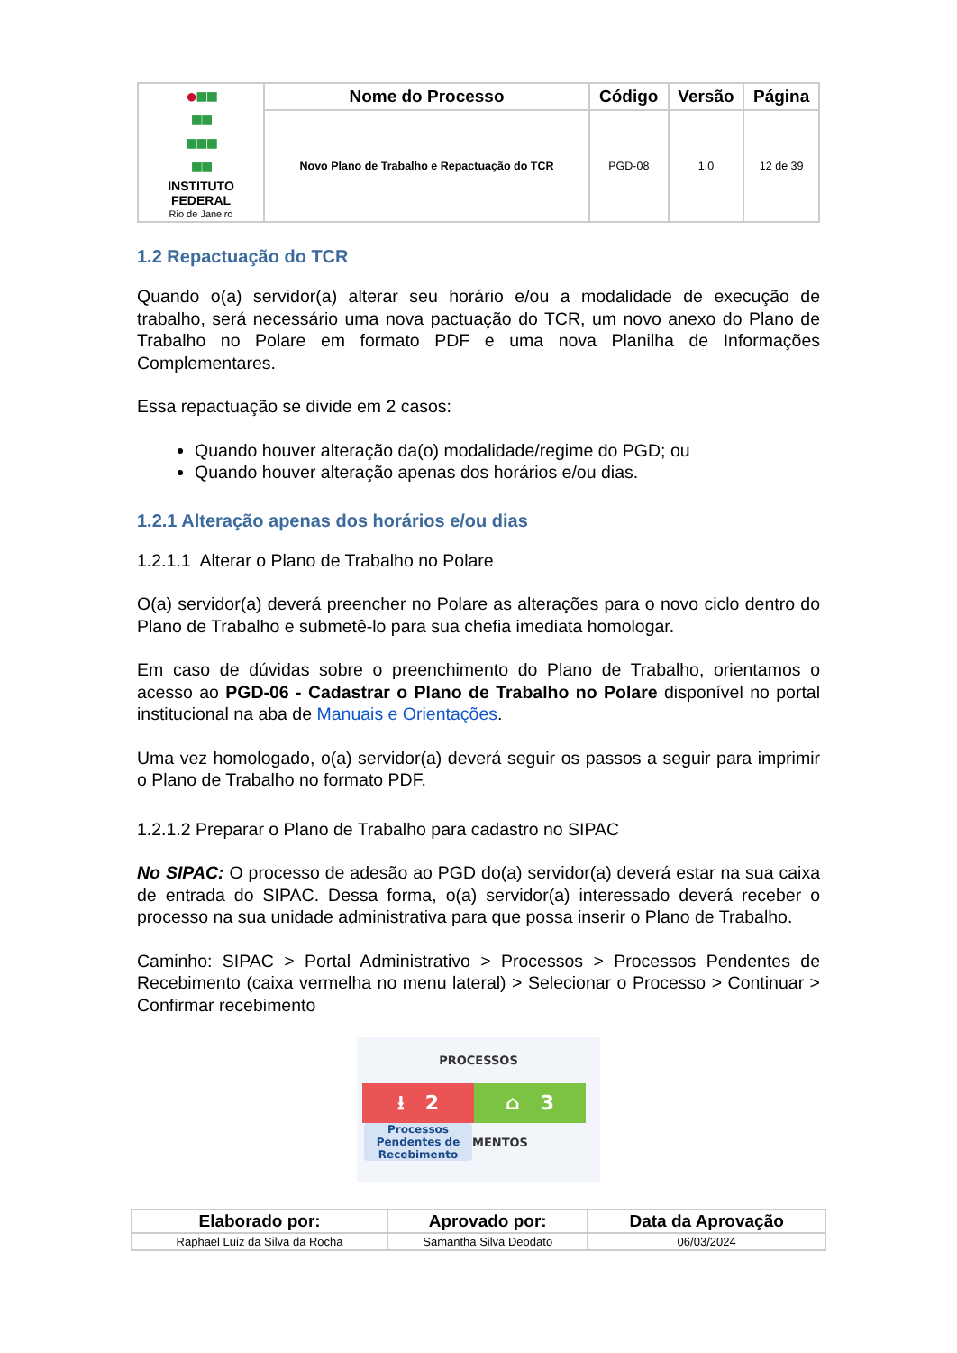| ● ■■ ■■ ■■■ ■■ INSTITUTO FEDERAL Rio de Janeiro | Nome do Processo | Código | Versão | Página |
| | Novo Plano de Trabalho e Repactuação do TCR | PGD-08 | 1.0 | 12 de 39 |
1.2 Repactuação do TCR
Quando o(a) servidor(a) alterar seu horário e/ou a modalidade de execução de trabalho, será necessário uma nova pactuação do TCR, um novo anexo do Plano de Trabalho no Polare em formato PDF e uma nova Planilha de Informações Complementares.
Essa repactuação se divide em 2 casos:
Quando houver alteração da(o) modalidade/regime do PGD; ou
Quando houver alteração apenas dos horários e/ou dias.
1.2.1 Alteração apenas dos horários e/ou dias
1.2.1.1 Alterar o Plano de Trabalho no Polare
O(a) servidor(a) deverá preencher no Polare as alterações para o novo ciclo dentro do Plano de Trabalho e submetê-lo para sua chefia imediata homologar.
Em caso de dúvidas sobre o preenchimento do Plano de Trabalho, orientamos o acesso ao PGD-06 - Cadastrar o Plano de Trabalho no Polare disponível no portal institucional na aba de Manuais e Orientações.
Uma vez homologado, o(a) servidor(a) deverá seguir os passos a seguir para imprimir o Plano de Trabalho no formato PDF.
1.2.1.2 Preparar o Plano de Trabalho para cadastro no SIPAC
No SIPAC: O processo de adesão ao PGD do(a) servidor(a) deverá estar na sua caixa de entrada do SIPAC. Dessa forma, o(a) servidor(a) interessado deverá receber o processo na sua unidade administrativa para que possa inserir o Plano de Trabalho.
Caminho: SIPAC > Portal Administrativo > Processos > Processos Pendentes de Recebimento (caixa vermelha no menu lateral) > Selecionar o Processo > Continuar > Confirmar recebimento
PROCESSOS
⭳ 2 ⌂ 3
Processos Pendentes de Recebimento
MENTOS
| Elaborado por: | Aprovado por: | Data da Aprovação |
| --- | --- | --- |
| Raphael Luiz da Silva da Rocha | Samantha Silva Deodato | 06/03/2024 |